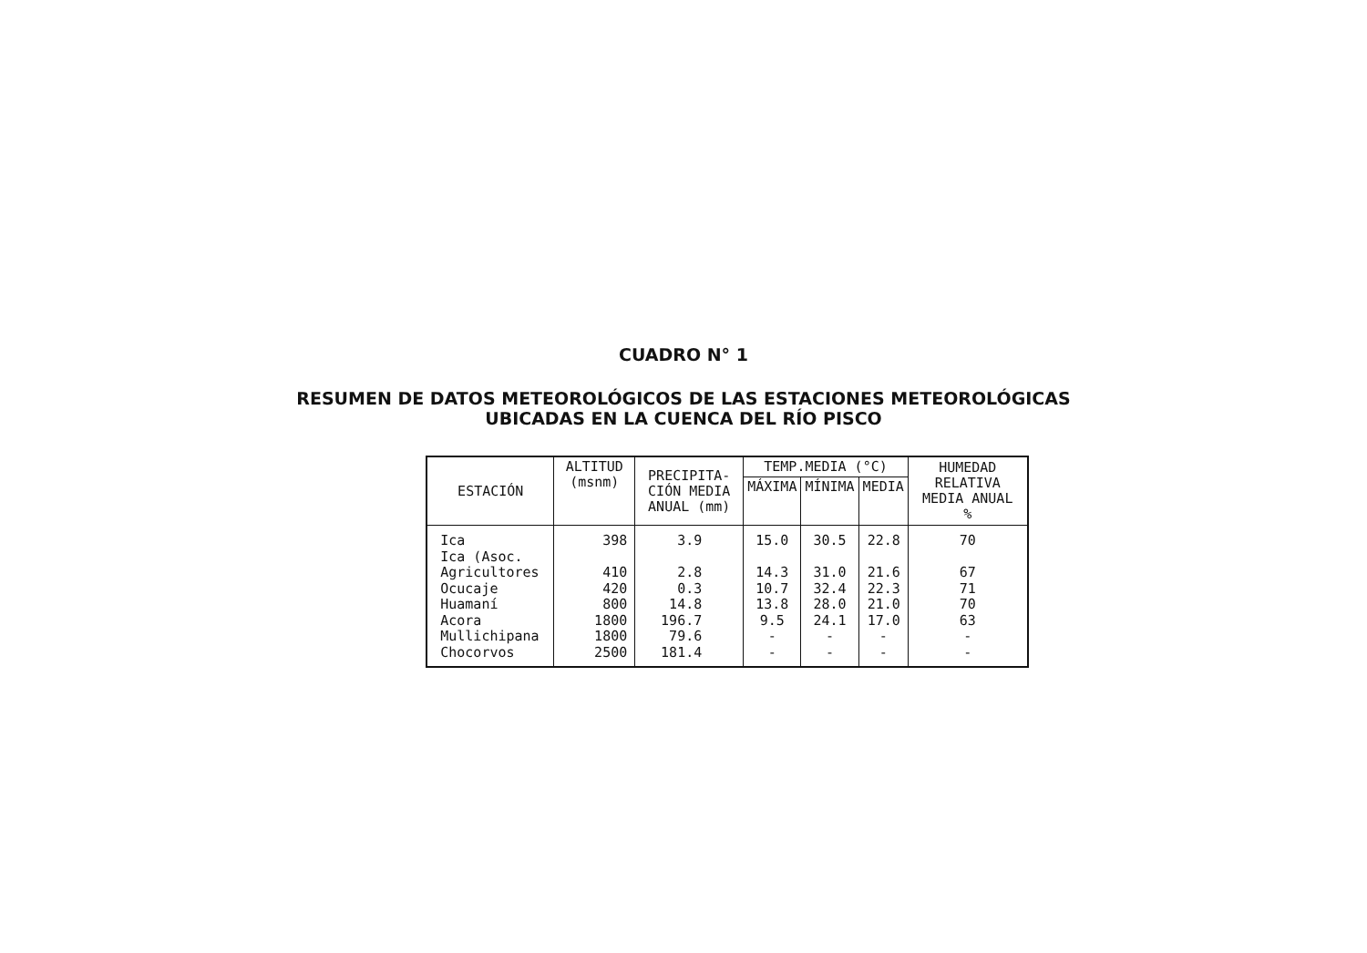CUADRO N° 1
RESUMEN DE DATOS METEOROLÓGICOS DE LAS ESTACIONES METEOROLÓGICAS
UBICADAS EN LA CUENCA DEL RÍO PISCO
| ESTACIÓN | ALTITUD (msnm) | PRECIPITA- CIÓN MEDIA ANUAL (mm) | TEMP.MEDIA (°C) | | | HUMEDAD RELATIVA MEDIA ANUAL % |
| --- | --- | --- | --- | --- | --- | --- |
| | | | MÁXIMA | MÍNIMA | MEDIA | |
| Ica | 398 | 3.9 | 15.0 | 30.5 | 22.8 | 70 |
| Ica (Asoc. | | | | | | |
| Agricultores | 410 | 2.8 | 14.3 | 31.0 | 21.6 | 67 |
| Ocucaje | 420 | 0.3 | 10.7 | 32.4 | 22.3 | 71 |
| Huamaní | 800 | 14.8 | 13.8 | 28.0 | 21.0 | 70 |
| Acora | 1800 | 196.7 | 9.5 | 24.1 | 17.0 | 63 |
| Mullichipana | 1800 | 79.6 | - | - | - | - |
| Chocorvos | 2500 | 181.4 | - | - | - | - |